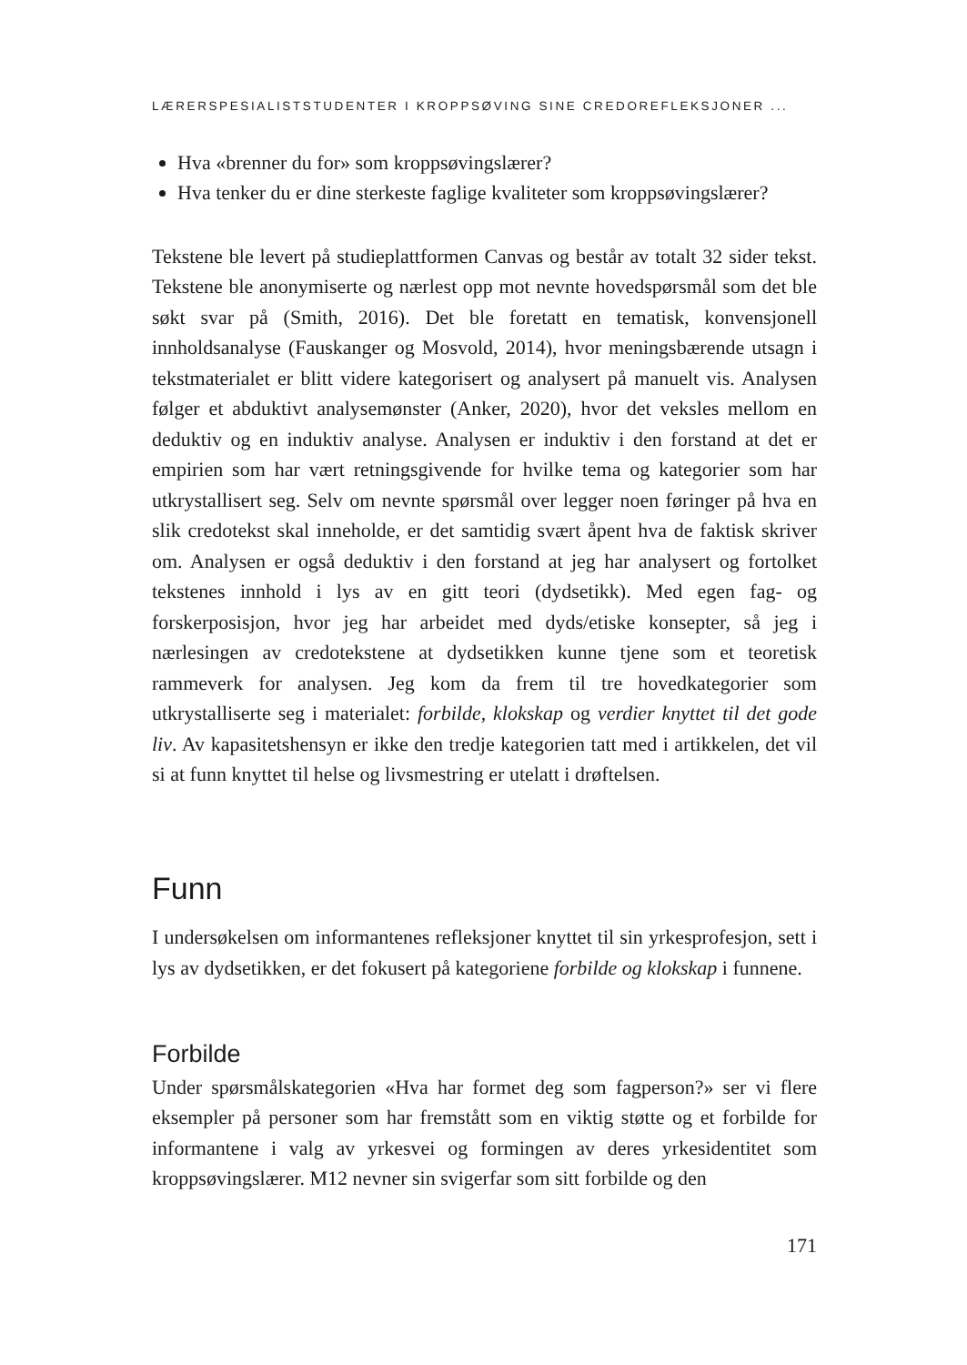LÆRERSPESIALISTSTUDENTER I KROPPSØVING SINE CREDOREFLEKSJONER ...
Hva «brenner du for» som kroppsøvingslærer?
Hva tenker du er dine sterkeste faglige kvaliteter som kroppsøvingslærer?
Tekstene ble levert på studieplattformen Canvas og består av totalt 32 sider tekst. Tekstene ble anonymiserte og nærlest opp mot nevnte hovedspørsmål som det ble søkt svar på (Smith, 2016). Det ble foretatt en tematisk, konvensjonell innholdsanalyse (Fauskanger og Mosvold, 2014), hvor meningsbærende utsagn i tekstmaterialet er blitt videre kategorisert og analysert på manuelt vis. Analysen følger et abduktivt analysemønster (Anker, 2020), hvor det veksles mellom en deduktiv og en induktiv analyse. Analysen er induktiv i den forstand at det er empirien som har vært retningsgivende for hvilke tema og kategorier som har utkrystallisert seg. Selv om nevnte spørsmål over legger noen føringer på hva en slik credotekst skal inneholde, er det samtidig svært åpent hva de faktisk skriver om. Analysen er også deduktiv i den forstand at jeg har analysert og fortolket tekstenes innhold i lys av en gitt teori (dydsetikk). Med egen fag- og forskerposisjon, hvor jeg har arbeidet med dyds/etiske konsepter, så jeg i nærlesingen av credotekstene at dydsetikken kunne tjene som et teoretisk rammeverk for analysen. Jeg kom da frem til tre hovedkategorier som utkrystalliserte seg i materialet: forbilde, klokskap og verdier knyttet til det gode liv. Av kapasitetshensyn er ikke den tredje kategorien tatt med i artikkelen, det vil si at funn knyttet til helse og livsmestring er utelatt i drøftelsen.
Funn
I undersøkelsen om informantenes refleksjoner knyttet til sin yrkesprofesjon, sett i lys av dydsetikken, er det fokusert på kategoriene forbilde og klokskap i funnene.
Forbilde
Under spørsmålskategorien «Hva har formet deg som fagperson?» ser vi flere eksempler på personer som har fremstått som en viktig støtte og et forbilde for informantene i valg av yrkesvei og formingen av deres yrkesidentitet som kroppsøvingslærer. M12 nevner sin svigerfar som sitt forbilde og den
171